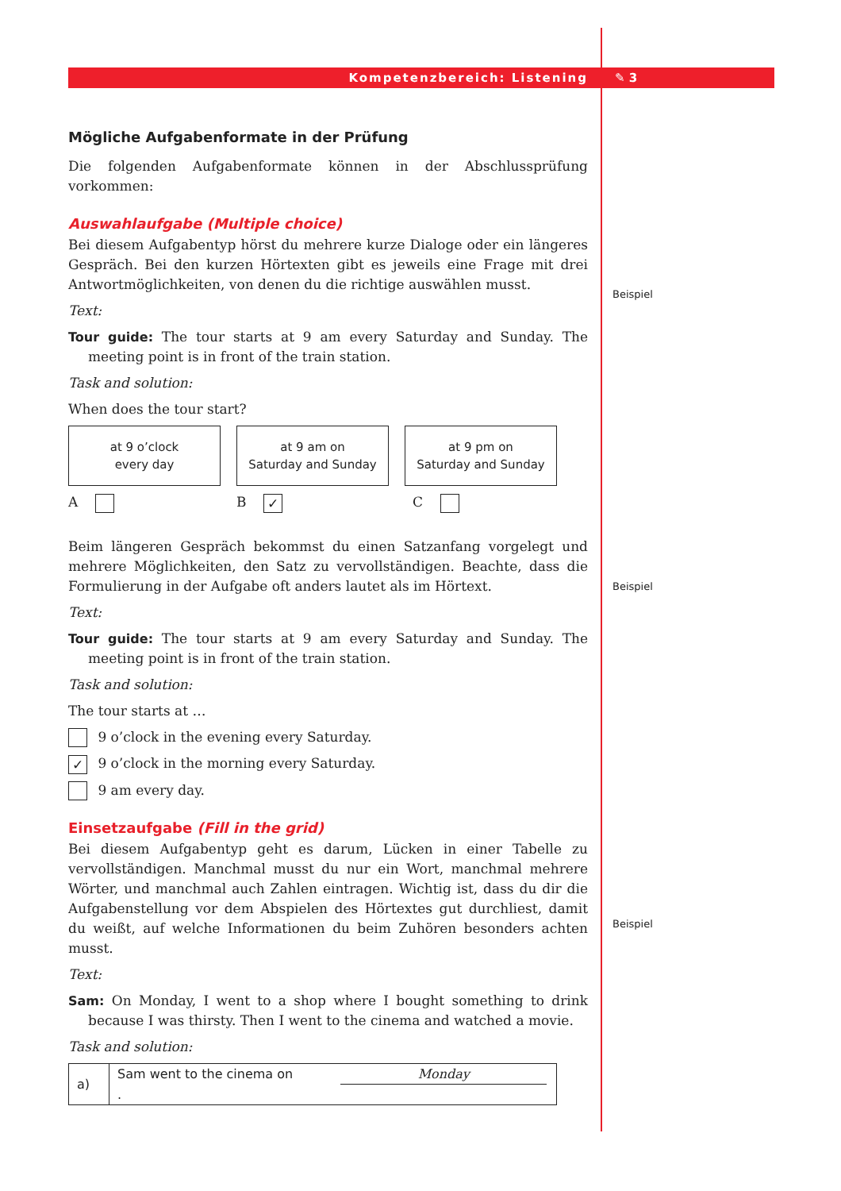Kompetenzbereich: Listening ✎ 3
Beispiel
Beispiel
Beispiel
Mögliche Aufgabenformate in der Prüfung
Die folgenden Aufgabenformate können in der Abschlussprüfung vorkommen:
Auswahlaufgabe (Multiple choice)
Bei diesem Aufgabentyp hörst du mehrere kurze Dialoge oder ein längeres Gespräch. Bei den kurzen Hörtexten gibt es jeweils eine Frage mit drei Antwortmöglichkeiten, von denen du die richtige auswählen musst.
Text:
Tour guide: The tour starts at 9 am every Saturday and Sunday. The meeting point is in front of the train station.
Task and solution:
When does the tour start?
at 9 o’clock
every day
at 9 am on
Saturday and Sunday
at 9 pm on
Saturday and Sunday
A B ✓
C
Beim längeren Gespräch bekommst du einen Satzanfang vorgelegt und mehrere Möglichkeiten, den Satz zu vervollständigen. Beachte, dass die Formulierung in der Aufgabe oft anders lautet als im Hörtext.
Text:
Tour guide: The tour starts at 9 am every Saturday and Sunday. The meeting point is in front of the train station.
Task and solution:
The tour starts at …
9 o’clock in the evening every Saturday.
✓ 9 o’clock in the morning every Saturday.
9 am every day.
Einsetzaufgabe (Fill in the grid)
Bei diesem Aufgabentyp geht es darum, Lücken in einer Tabelle zu vervollständigen. Manchmal musst du nur ein Wort, manchmal mehrere Wörter, und manchmal auch Zahlen eintragen. Wichtig ist, dass du dir die Aufgabenstellung vor dem Abspielen des Hörtextes gut durchliest, damit du weißt, auf welche Informationen du beim Zuhören besonders achten musst.
Text:
Sam: On Monday, I went to a shop where I bought something to drink because I was thirsty. Then I went to the cinema and watched a movie.
Task and solution:
| a) | Sam went to the cinema on Monday . |